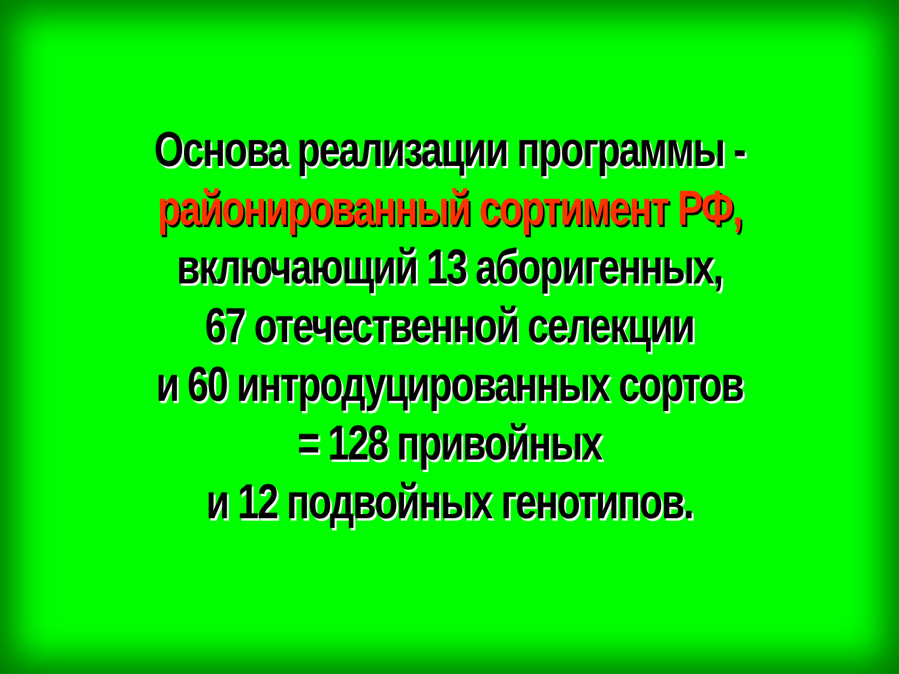Основа реализации программы -
районированный сортимент РФ,
включающий 13 аборигенных,
67 отечественной селекции
и 60 интродуцированных сортов
= 128 привойных
и 12 подвойных генотипов.